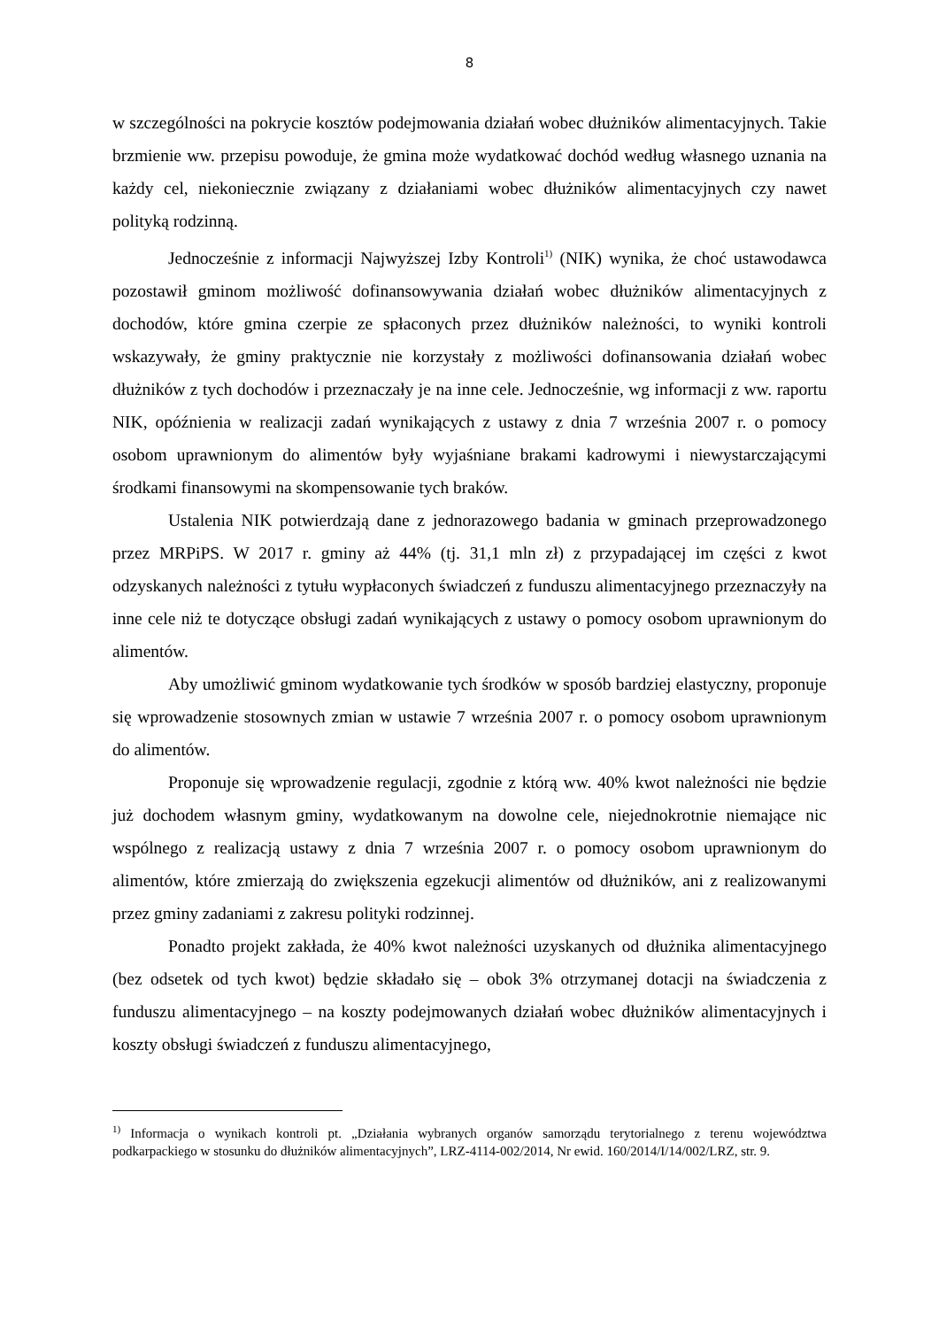8
w szczególności na pokrycie kosztów podejmowania działań wobec dłużników alimentacyjnych. Takie brzmienie ww. przepisu powoduje, że gmina może wydatkować dochód według własnego uznania na każdy cel, niekoniecznie związany z działaniami wobec dłużników alimentacyjnych czy nawet polityką rodzinną.
Jednocześnie z informacji Najwyższej Izby Kontroli<sup>1)</sup> (NIK) wynika, że choć ustawodawca pozostawił gminom możliwość dofinansowywania działań wobec dłużników alimentacyjnych z dochodów, które gmina czerpie ze spłaconych przez dłużników należności, to wyniki kontroli wskazywały, że gminy praktycznie nie korzystały z możliwości dofinansowania działań wobec dłużników z tych dochodów i przeznaczały je na inne cele. Jednocześnie, wg informacji z ww. raportu NIK, opóźnienia w realizacji zadań wynikających z ustawy z dnia 7 września 2007 r. o pomocy osobom uprawnionym do alimentów były wyjaśniane brakami kadrowymi i niewystarczającymi środkami finansowymi na skompensowanie tych braków.
Ustalenia NIK potwierdzają dane z jednorazowego badania w gminach przeprowadzonego przez MRPiPS. W 2017 r. gminy aż 44% (tj. 31,1 mln zł) z przypadającej im części z kwot odzyskanych należności z tytułu wypłaconych świadczeń z funduszu alimentacyjnego przeznaczyły na inne cele niż te dotyczące obsługi zadań wynikających z ustawy o pomocy osobom uprawnionym do alimentów.
Aby umożliwić gminom wydatkowanie tych środków w sposób bardziej elastyczny, proponuje się wprowadzenie stosownych zmian w ustawie 7 września 2007 r. o pomocy osobom uprawnionym do alimentów.
Proponuje się wprowadzenie regulacji, zgodnie z którą ww. 40% kwot należności nie będzie już dochodem własnym gminy, wydatkowanym na dowolne cele, niejednokrotnie niemające nic wspólnego z realizacją ustawy z dnia 7 września 2007 r. o pomocy osobom uprawnionym do alimentów, które zmierzają do zwiększenia egzekucji alimentów od dłużników, ani z realizowanymi przez gminy zadaniami z zakresu polityki rodzinnej.
Ponadto projekt zakłada, że 40% kwot należności uzyskanych od dłużnika alimentacyjnego (bez odsetek od tych kwot) będzie składało się – obok 3% otrzymanej dotacji na świadczenia z funduszu alimentacyjnego – na koszty podejmowanych działań wobec dłużników alimentacyjnych i koszty obsługi świadczeń z funduszu alimentacyjnego,
<sup>1)</sup> Informacja o wynikach kontroli pt. „Działania wybranych organów samorządu terytorialnego z terenu województwa podkarpackiego w stosunku do dłużników alimentacyjnych”, LRZ-4114-002/2014, Nr ewid. 160/2014/I/14/002/LRZ, str. 9.